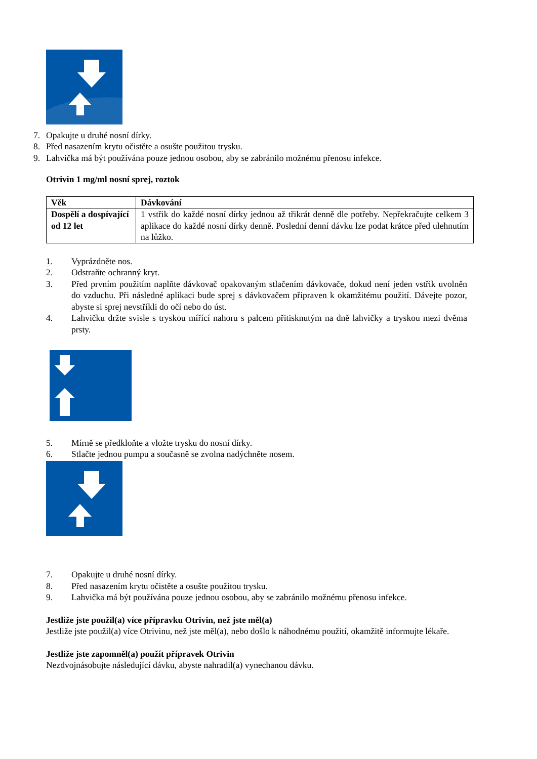7. Opakujte u druhé nosní dírky.
8. Před nasazením krytu očistěte a osušte použitou trysku.
9. Lahvička má být používána pouze jednou osobou, aby se zabránilo možnému přenosu infekce.
Otrivin 1 mg/ml nosní sprej, roztok
| Věk | Dávkování |
| --- | --- |
| Dospělí a dospívající od 12 let | 1 vstřik do každé nosní dírky jednou až třikrát denně dle potřeby. Nepřekračujte celkem 3 aplikace do každé nosní dírky denně. Poslední denní dávku lze podat krátce před ulehnutím na lůžko. |
1. Vyprázdněte nos.
2. Odstraňte ochranný kryt.
3. Před prvním použitím naplňte dávkovač opakovaným stlačením dávkovače, dokud není jeden vstřik uvolněn do vzduchu. Při následné aplikaci bude sprej s dávkovačem připraven k okamžitému použití. Dávejte pozor, abyste si sprej nevstříkli do očí nebo do úst.
4. Lahvičku držte svisle s tryskou mířící nahoru s palcem přitisknutým na dně lahvičky a tryskou mezi dvěma prsty.
5. Mírně se předkloňte a vložte trysku do nosní dírky.
6. Stlačte jednou pumpu a současně se zvolna nadýchněte nosem.
7. Opakujte u druhé nosní dírky.
8. Před nasazením krytu očistěte a osušte použitou trysku.
9. Lahvička má být používána pouze jednou osobou, aby se zabránilo možnému přenosu infekce.
Jestliže jste použil(a) více přípravku Otrivin, než jste měl(a)
Jestliže jste použil(a) více Otrivinu, než jste měl(a), nebo došlo k náhodnému použití, okamžitě informujte lékaře.
Jestliže jste zapomněl(a) použít přípravek Otrivin
Nezdvojnásobujte následující dávku, abyste nahradil(a) vynechanou dávku.